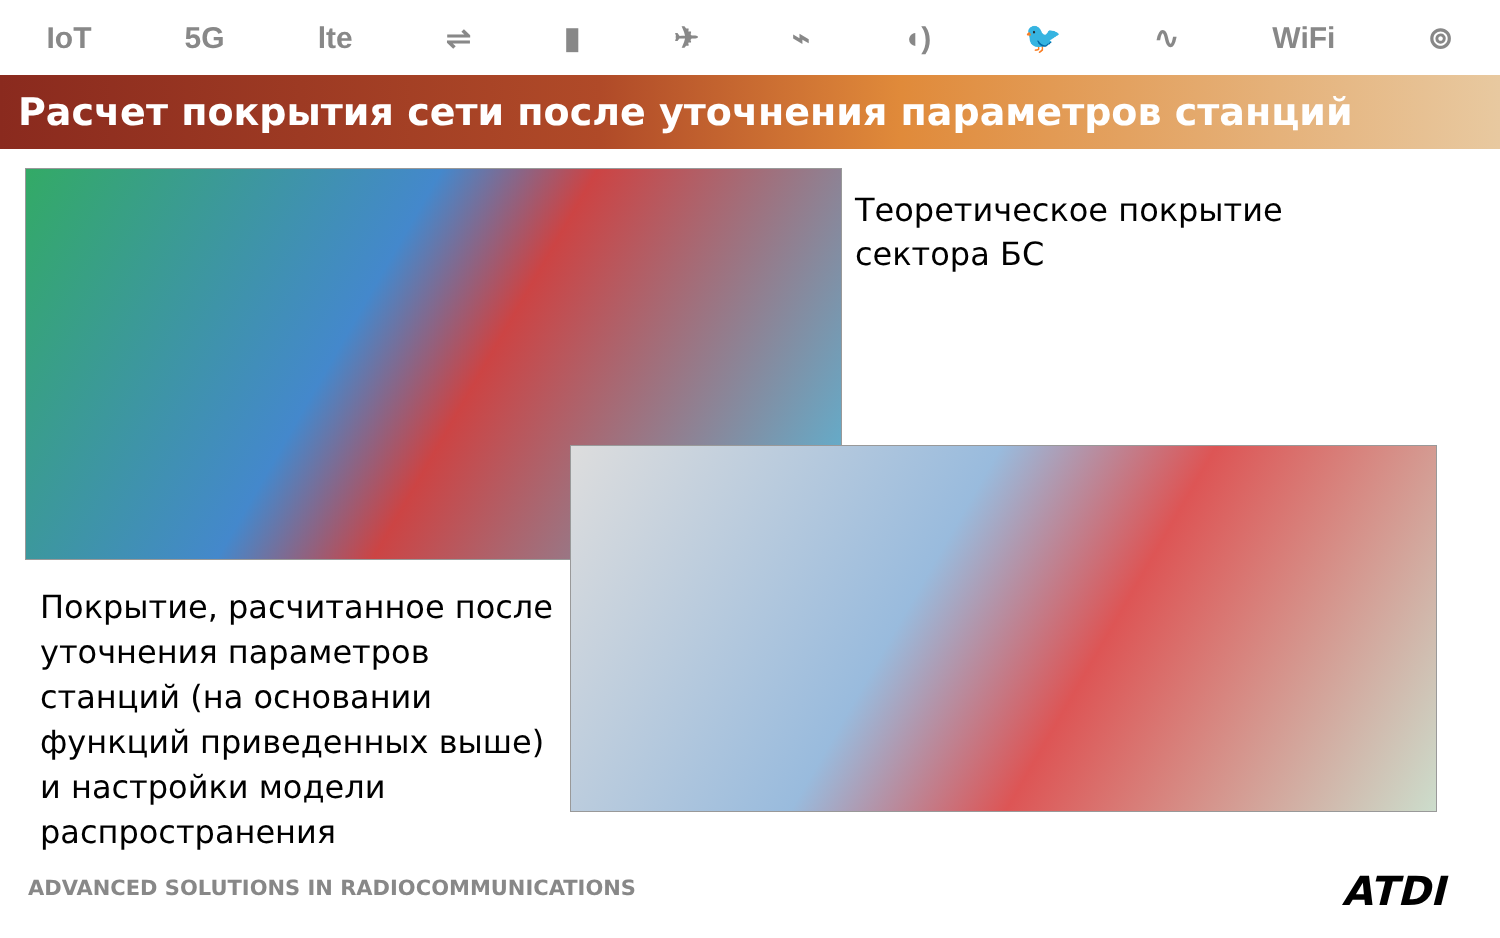IoT 5G lte ⇌ ▮ ✈ ⌁ ◖) 🐦 ∿ WiFi ⊚
Расчет покрытия сети после уточнения параметров станций
Теоретическое покрытие
сектора БС
Покрытие, расчитанное после уточнения параметров станций (на основании функций приведенных выше) и настройки модели распространения
ADVANCED SOLUTIONS IN RADIOCOMMUNICATIONS
ATDI